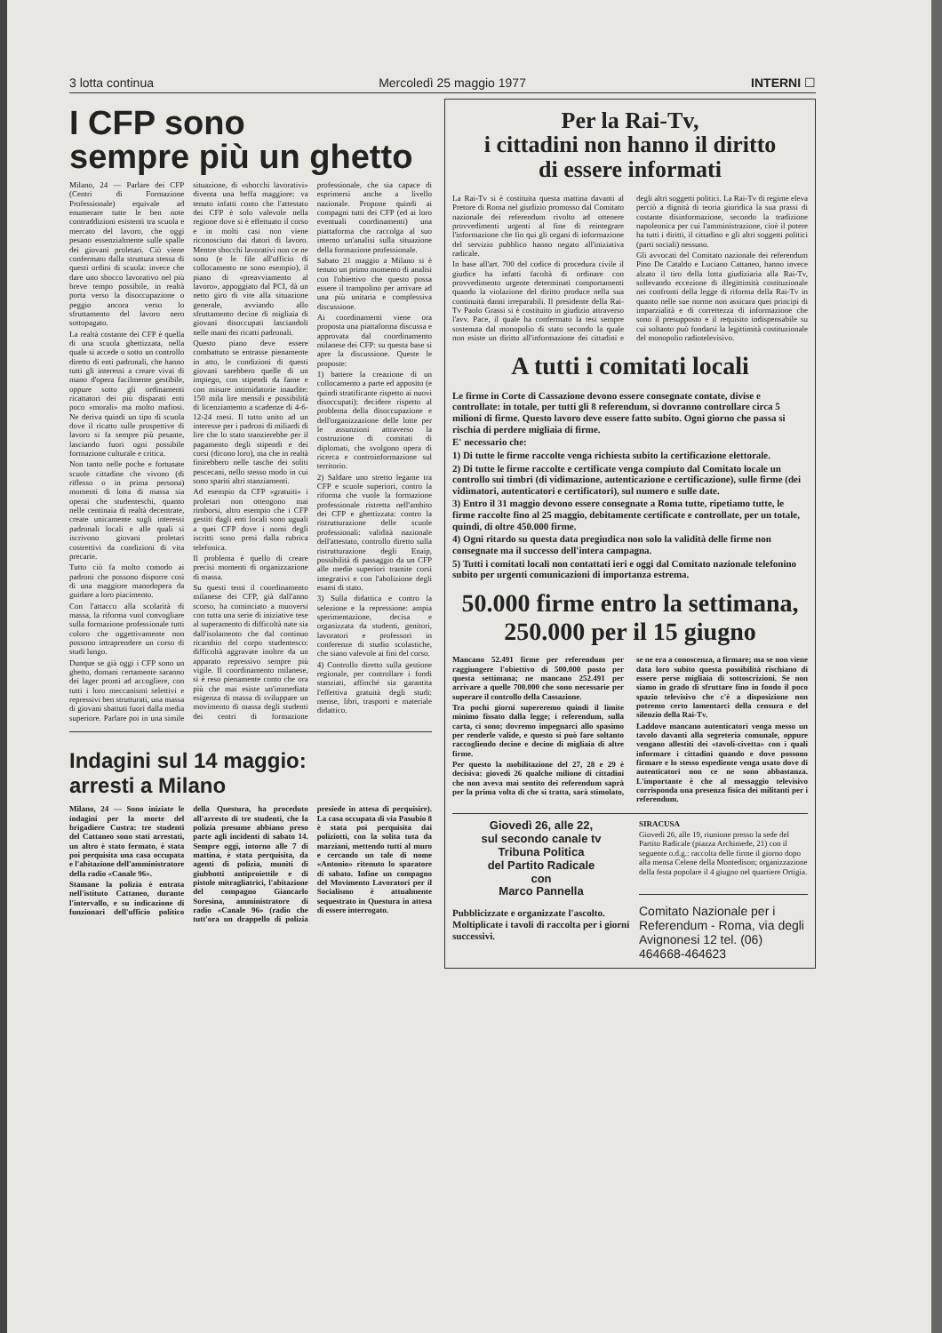3 lotta continua Mercoledì 25 maggio 1977 INTERNI ☐
I CFP sono
sempre più un ghetto
Milano, 24 — Parlare dei CFP (Centri di Formazione Professionale) equivale ad enumerare tutte le ben note contraddizioni esistenti tra scuola e mercato del lavoro, che oggi pesano essenzialmente sulle spalle dei giovani proletari. Ciò viene confermato dalla struttura stessa di questi ordini di scuola: invece che dare uno sbocco lavorativo nel più breve tempo possibile, in realtà porta verso la disoccupazione o peggio ancora verso lo sfruttamento del lavoro nero sottopagato.
La realtà costante dei CFP è quella di una scuola ghettizzata, nella quale si accede o sotto un controllo diretto di enti padronali, che hanno tutti gli interessi a creare vivai di mano d'opera facilmente gestibile, oppure sotto gli ordinamenti ricattatori dei più disparati enti poco «morali» ma molto mafiosi. Ne deriva quindi un tipo di scuola dove il ricatto sulle prospettive di lavoro si fa sempre più pesante, lasciando fuori ogni possibile formazione culturale e critica.
Non tanto nelle poche e fortunate scuole cittadine che vivono (di riflesso o in prima persona) momenti di lotta di massa sia operai che studenteschi, quanto nelle centinaia di realtà decentrate, create unicamente sugli interessi padronali locali e alle quali si iscrivono giovani proletari costrettivi da condizioni di vita precarie.
Tutto ciò fa molto comodo ai padroni che possono disporre così di una maggiore manodopera da guidare a loro piacimento.
Con l'attacco alla scolarità di massa, la riforma vuol convogliare sulla formazione professionale tutti coloro che oggettivamente non possono intraprendere un corso di studi lungo.
Dunque se già oggi i CFP sono un ghetto, domani certamente saranno dei lager pronti ad accogliere, con tutti i loro meccanismi selettivi e repressivi ben strutturati, una massa di giovani sbattuti fuori dalla media superiore. Parlare poi in una simile situazione, di «sbocchi lavorativi» diventa una beffa maggiore: va tenuto infatti conto che l'attestato dei CFP è solo valevole nella regione dove si è effettuato il corso e in molti casi non viene riconosciuto dai datori di lavoro. Mentre sbocchi lavorativi non ce ne sono (e le file all'ufficio di collocamento ne sono esempio), il piano di «preavviamento al lavoro», appoggiato dal PCI, dà un netto giro di vite alla situazione generale, avviando allo sfruttamento decine di migliaia di giovani disoccupati lasciandoli nelle mani dei ricatti padronali.
Questo piano deve essere combattuto se entrasse pienamente in atto, le condizioni di questi giovani sarebbero quelle di un impiego, con stipendi da fame e con misure intimidatorie inaudite: 150 mila lire mensili e possibilità di licenziamento a scadenze di 4-6-12-24 mesi. Il tutto unito ad un interesse per i padroni di miliardi di lire che lo stato stanzierebbe per il pagamento degli stipendi e dei corsi (dicono loro), ma che in realtà finirebbero nelle tasche dei soliti pescecani, nello stesso modo in cui sono spariti altri stanziamenti.
Ad esempio da CFP «gratuiti» i proletari non ottengono mai rimborsi, altro esempio che i CFP gestiti dagli enti locali sono uguali a quei CFP dove i nomi degli iscritti sono presi dalla rubrica telefonica.
Il problema è quello di creare precisi momenti di organizzazione di massa.
Su questi temi il coordinamento milanese dei CFP, già dall'anno scorso, ha cominciato a muoversi con tutta una serie di iniziative tese al superamento di difficoltà nate sia dall'isolamento che dal continuo ricambio del corpo studentesco: difficoltà aggravate inoltre da un apparato repressivo sempre più vigile. Il coordinamento milanese, si è reso pienamente conto che ora più che mai esiste un'immediata esigenza di massa di sviluppare un movimento di massa degli studenti dei centri di formazione professionale, che sia capace di esprimersi anche a livello nazionale. Propone quindi ai compagni tutti dei CFP (ed ai loro eventuali coordinamenti) una piattaforma che raccolga al suo interno un'analisi sulla situazione della formazione professionale.
Sabato 21 maggio a Milano si è tenuto un primo momento di analisi con l'obiettivo che questo possa essere il trampolino per arrivare ad una più unitaria e complessiva discussione.
Ai coordinamenti viene ora proposta una piattaforma discussa e approvata dal coordinamento milanese dei CFP: su questa base si apre la discussione. Queste le proposte:
1) battere la creazione di un collocamento a parte ed apposito (e quindi stratificante rispetto ai nuovi disoccupati): decidere rispetto al problema della disoccupazione e dell'organizzazione delle lotte per le assunzioni attraverso la costruzione di comitati di diplomati, che svolgono opera di ricerca e controinformazione sul territorio.
2) Saldare uno stretto legame tra CFP e scuole superiori, contro la riforma che vuole la formazione professionale ristretta nell'ambito dei CFP e ghettizzata: contro la ristrutturazione delle scuole professionali: validità nazionale dell'attestato, controllo diretto sulla ristrutturazione degli Enaip, possibilità di passaggio da un CFP alle medie superiori tramite corsi integrativi e con l'abolizione degli esami di stato.
3) Sulla didattica e contro la selezione e la repressione: ampia sperimentazione, decisa e organizzata da studenti, genitori, lavoratori e professori in conferenze di studio scolastiche, che siano valevole ai fini del corso.
4) Controllo diretto sulla gestione regionale, per controllare i fondi stanziati, affinché sia garantita l'effettiva gratuità degli studi: mense, libri, trasporti e materiale didattico.
Indagini sul 14 maggio:
arresti a Milano
Milano, 24 — Sono iniziate le indagini per la morte del brigadiere Custra: tre studenti del Cattaneo sono stati arrestati, un altro è stato fermato, è stata poi perquisita una casa occupata e l'abitazione dell'amministratore della radio «Canale 96».
Stamane la polizia è entrata nell'istituto Cattaneo, durante l'intervallo, e su indicazione di funzionari dell'ufficio politico della Questura, ha proceduto all'arresto di tre studenti, che la polizia presume abbiano preso parte agli incidenti di sabato 14. Sempre oggi, intorno alle 7 di mattina, è stata perquisita, da agenti di polizia, muniti di giubbotti antiproiettile e di pistole mitragliatrici, l'abitazione del compagno Giancarlo Soresina, amministratore di radio «Canale 96» (radio che tutt'ora un drappello di polizia presiede in attesa di perquisire). La casa occupata di via Pasubio 8 è stata poi perquisita dai poliziotti, con la solita tuta da marziani, mettendo tutti al muro e cercando un tale di nome «Antonio» ritenuto lo sparatore di sabato. Infine un compagno del Movimento Lavoratori per il Socialismo è attualmente sequestrato in Questura in attesa di essere interrogato.
Per la Rai-Tv,
i cittadini non hanno il diritto
di essere informati
La Rai-Tv si è costituita questa mattina davanti al Pretore di Roma nel giudizio promosso dal Comitato nazionale dei referendum rivolto ad ottenere provvedimenti urgenti al fine di reintegrare l'informazione che fin qui gli organi di informazione del servizio pubblico hanno negato all'iniziativa radicale.
In base all'art. 700 del codice di procedura civile il giudice ha infatti facoltà di ordinare con provvedimento urgente determinati comportamenti quando la violazione del diritto produce nella sua continuità danni irreparabili. Il presidente della Rai-Tv Paolo Grassi si è costituito in giudizio attraverso l'avv. Pace, il quale ha confermato la tesi sempre sostenuta dal monopolio di stato secondo la quale non esiste un diritto all'informazione dei cittadini e degli altri soggetti politici. La Rai-Tv di regime eleva perciò a dignità di teoria giuridica la sua prassi di costante disinformazione, secondo la tradizione napoleonica per cui l'amministrazione, cioè il potere ha tutti i diritti, il cittadino e gli altri soggetti politici (parti sociali) nessuno.
Gli avvocati del Comitato nazionale dei referendum Pino De Cataldo e Luciano Cattaneo, hanno invece alzato il tiro della lotta giudiziaria alla Rai-Tv, sollevando eccezione di illegittimità costituzionale nei confronti della legge di riforma della Rai-Tv in quanto nelle sue norme non assicura quei principi di imparzialità e di correttezza di informazione che sono il presupposto e il requisito indispensabile su cui soltanto può fondarsi la legittimità costituzionale del monopolio radiotelevisivo.
A tutti i comitati locali
Le firme in Corte di Cassazione devono essere consegnate contate, divise e controllate: in totale, per tutti gli 8 referendum, si dovranno controllare circa 5 milioni di firme. Questo lavoro deve essere fatto subito. Ogni giorno che passa si rischia di perdere migliaia di firme.
E' necessario che:
1) Di tutte le firme raccolte venga richiesta subito la certificazione elettorale.
2) Di tutte le firme raccolte e certificate venga compiuto dal Comitato locale un controllo sui timbri (di vidimazione, autenticazione e certificazione), sulle firme (dei vidimatori, autenticatori e certificatori), sul numero e sulle date.
3) Entro il 31 maggio devono essere consegnate a Roma tutte, ripetiamo tutte, le firme raccolte fino al 25 maggio, debitamente certificate e controllate, per un totale, quindi, di oltre 450.000 firme.
4) Ogni ritardo su questa data pregiudica non solo la validità delle firme non consegnate ma il successo dell'intera campagna.
5) Tutti i comitati locali non contattati ieri e oggi dal Comitato nazionale telefonino subito per urgenti comunicazioni di importanza estrema.
50.000 firme entro la settimana,
250.000 per il 15 giugno
Mancano 52.491 firme per referendum per raggiungere l'obiettivo di 500.000 posto per questa settimana; ne mancano 252.491 per arrivare a quelle 700.000 che sono necessarie per superare il controllo della Cassazione.
Tra pochi giorni supereremo quindi il limite minimo fissato dalla legge; i referendum, sulla carta, ci sono; dovremo impegnarci allo spasimo per renderle valide, e questo si può fare soltanto raccogliendo decine e decine di migliaia di altre firme.
Per questo la mobilitazione del 27, 28 e 29 è decisiva: giovedì 26 qualche milione di cittadini che non aveva mai sentito dei referendum saprà per la prima volta di che si tratta, sarà stimolato, se ne era a conoscenza, a firmare; ma se non viene data loro subito questa possibilità rischiano di essere perse migliaia di sottoscrizioni. Se non siamo in grado di sfruttare fino in fondo il poco spazio televisivo che c'è a disposizione non potremo certo lamentarci della censura e del silenzio della Rai-Tv.
Laddove mancano autenticatori venga messo un tavolo davanti alla segreteria comunale, oppure vengano allestiti dei «tavoli-civetta» con i quali informare i cittadini quando e dove possono firmare e lo stesso espediente venga usato dove di autenticatori non ce ne sono abbastanza. L'importante è che al messaggio televisivo corrisponda una presenza fisica dei militanti per i referendum.
Giovedì 26, alle 22,
sul secondo canale tv
Tribuna Politica
del Partito Radicale
con
Marco Pannella
Pubblicizzate e organizzate l'ascolto. Moltiplicate i tavoli di raccolta per i giorni successivi.
SIRACUSA
Giovedì 26, alle 19, riunione presso la sede del Partito Radicale (piazza Archimede, 21) con il seguente o.d.g.: raccolta delle firme il giorno dopo alla mensa Celene della Montedison; organizzazione della festa popolare il 4 giugno nel quartiere Ortigia.
Comitato Nazionale per i Referendum - Roma, via degli Avignonesi 12 tel. (06) 464668-464623